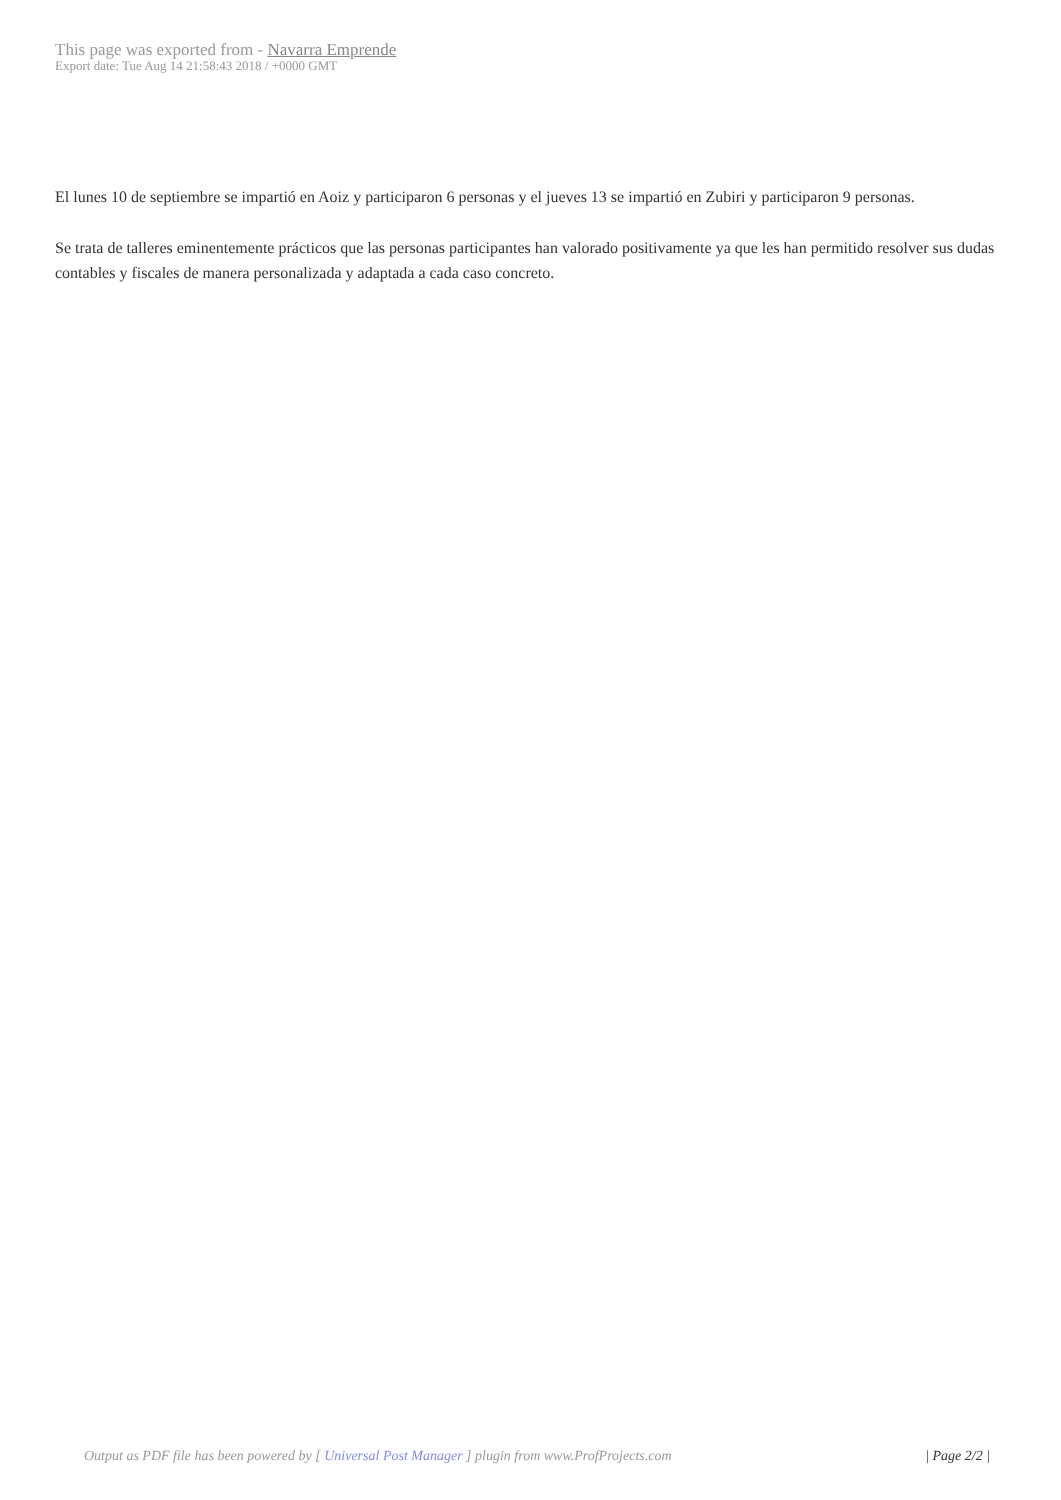This page was exported from - Navarra Emprende
Export date: Tue Aug 14 21:58:43 2018 / +0000 GMT
El lunes 10 de septiembre se impartió en Aoiz y participaron 6 personas y el jueves 13 se impartió en Zubiri y participaron 9 personas.
Se trata de talleres eminentemente prácticos que las personas participantes han valorado positivamente ya que les han permitido resolver sus dudas contables y fiscales de manera personalizada y adaptada a cada caso concreto.
Output as PDF file has been powered by [ Universal Post Manager ] plugin from www.ProfProjects.com
| Page 2/2 |